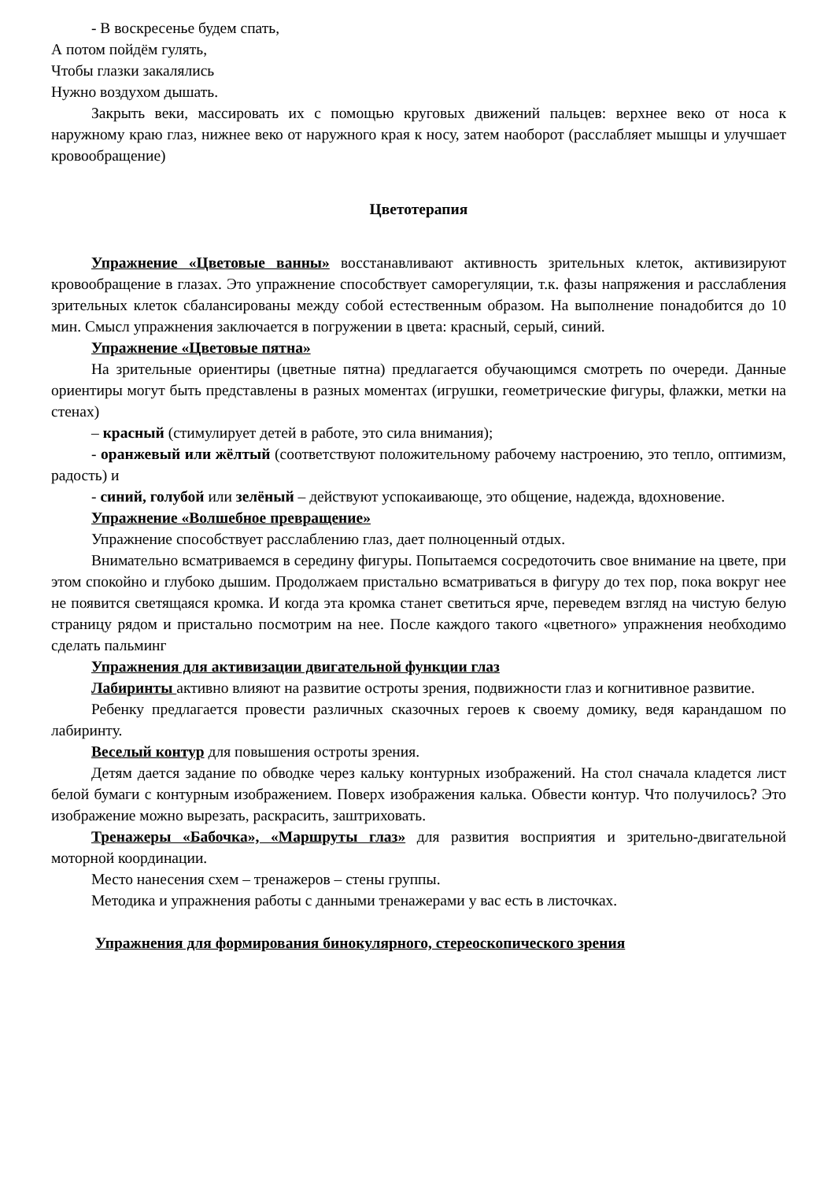- В воскресенье будем спать,
А потом пойдём гулять,
Чтобы глазки закалялись
Нужно воздухом дышать.
Закрыть веки, массировать их с помощью круговых движений пальцев: верхнее веко от носа к наружному краю глаз, нижнее веко от наружного края к носу, затем наоборот (расслабляет мышцы и улучшает кровообращение)
Цветотерапия
Упражнение «Цветовые ванны» восстанавливают активность зрительных клеток, активизируют кровообращение в глазах. Это упражнение способствует саморегуляции, т.к. фазы напряжения и расслабления зрительных клеток сбалансированы между собой естественным образом. На выполнение понадобится до 10 мин. Смысл упражнения заключается в погружении в цвета: красный, серый, синий.
Упражнение «Цветовые пятна»
На зрительные ориентиры (цветные пятна) предлагается обучающимся смотреть по очереди. Данные ориентиры могут быть представлены в разных моментах (игрушки, геометрические фигуры, флажки, метки на стенах)
– красный (стимулирует детей в работе, это сила внимания);
- оранжевый или жёлтый (соответствуют положительному рабочему настроению, это тепло, оптимизм, радость) и
- синий, голубой или зелёный – действуют успокаивающе, это общение, надежда, вдохновение.
Упражнение «Волшебное превращение»
Упражнение способствует расслаблению глаз, дает полноценный отдых.
Внимательно всматриваемся в середину фигуры. Попытаемся сосредоточить свое внимание на цвете, при этом спокойно и глубоко дышим. Продолжаем пристально всматриваться в фигуру до тех пор, пока вокруг нее не появится светящаяся кромка. И когда эта кромка станет светиться ярче, переведем взгляд на чистую белую страницу рядом и пристально посмотрим на нее. После каждого такого «цветного» упражнения необходимо сделать пальминг
Упражнения для активизации двигательной функции глаз
Лабиринты активно влияют на развитие остроты зрения, подвижности глаз и когнитивное развитие.
Ребенку предлагается провести различных сказочных героев к своему домику, ведя карандашом по лабиринту.
Веселый контур для повышения остроты зрения.
Детям дается задание по обводке через кальку контурных изображений. На стол сначала кладется лист белой бумаги с контурным изображением. Поверх изображения калька. Обвести контур. Что получилось? Это изображение можно вырезать, раскрасить, заштриховать.
Тренажеры «Бабочка», «Маршруты глаз» для развития восприятия и зрительно-двигательной моторной координации.
Место нанесения схем – тренажеров – стены группы.
Методика и упражнения работы с данными тренажерами у вас есть в листочках.
Упражнения для формирования бинокулярного, стереоскопического зрения